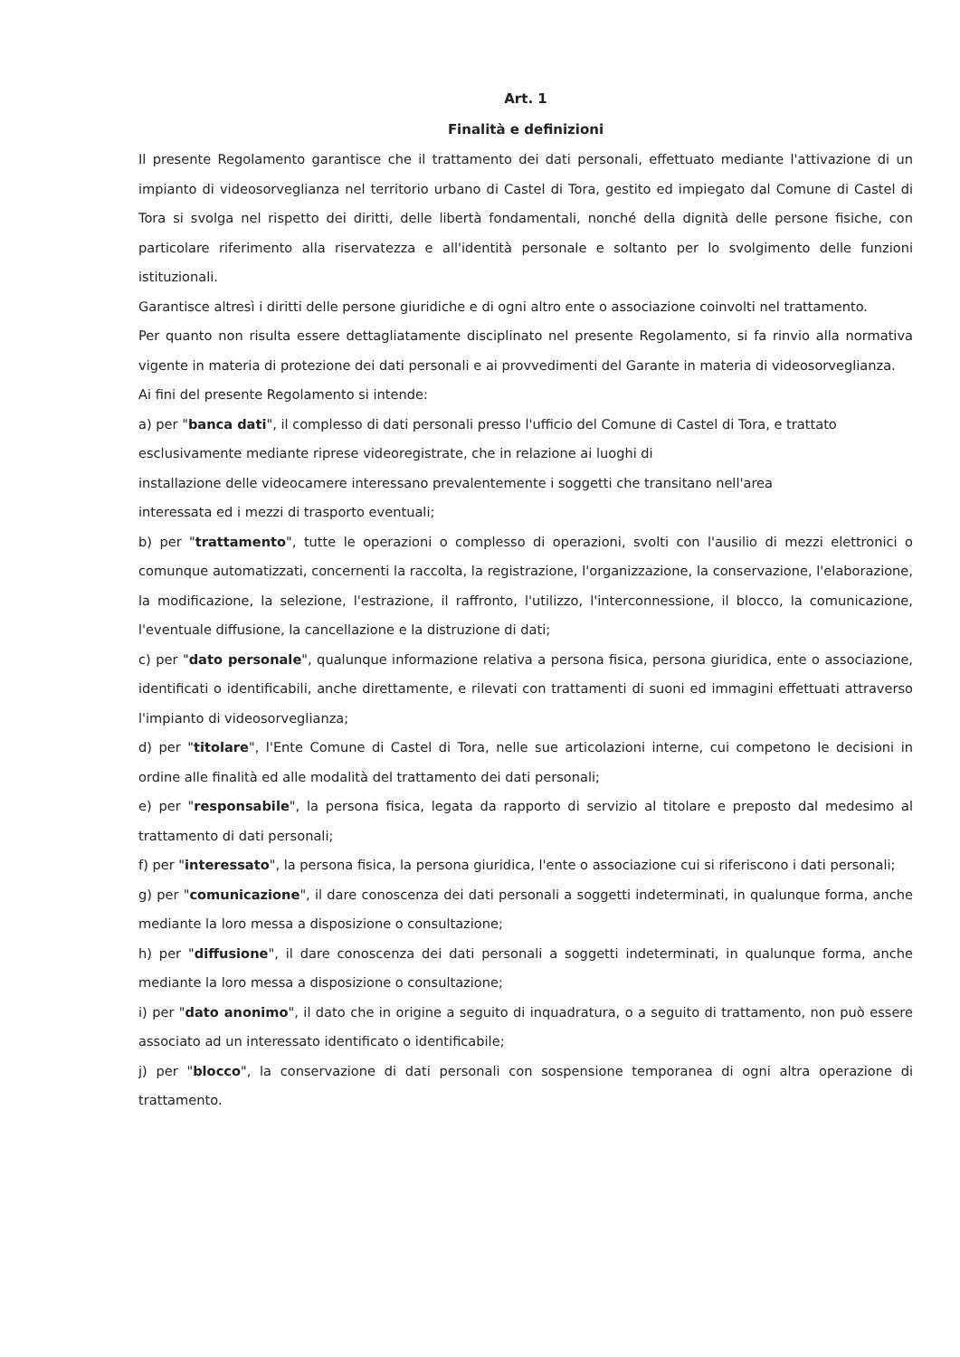Art. 1
Finalità e definizioni
Il presente Regolamento garantisce che il trattamento dei dati personali, effettuato mediante l'attivazione di un impianto di videosorveglianza nel territorio urbano di Castel di Tora, gestito ed impiegato dal Comune di Castel di Tora si svolga nel rispetto dei diritti, delle libertà fondamentali, nonché della dignità delle persone fisiche, con particolare riferimento alla riservatezza e all'identità personale e soltanto per lo svolgimento delle funzioni istituzionali.
Garantisce altresì i diritti delle persone giuridiche e di ogni altro ente o associazione coinvolti nel trattamento.
Per quanto non risulta essere dettagliatamente disciplinato nel presente Regolamento, si fa rinvio alla normativa vigente in materia di protezione dei dati personali e ai provvedimenti del Garante in materia di videosorveglianza.
Ai fini del presente Regolamento si intende:
a) per "banca dati", il complesso di dati personali presso l'ufficio del Comune di Castel di Tora, e trattato
esclusivamente mediante riprese videoregistrate, che in relazione ai luoghi di
installazione delle videocamere interessano prevalentemente i soggetti che transitano nell'area
interessata ed i mezzi di trasporto eventuali;
b) per "trattamento", tutte le operazioni o complesso di operazioni, svolti con l'ausilio di mezzi elettronici o comunque automatizzati, concernenti la raccolta, la registrazione, l'organizzazione, la conservazione, l'elaborazione, la modificazione, la selezione, l'estrazione, il raffronto, l'utilizzo, l'interconnessione, il blocco, la comunicazione, l'eventuale diffusione, la cancellazione e la distruzione di dati;
c) per "dato personale", qualunque informazione relativa a persona fisica, persona giuridica, ente o associazione, identificati o identificabili, anche direttamente, e rilevati con trattamenti di suoni ed immagini effettuati attraverso l'impianto di videosorveglianza;
d) per "titolare", l'Ente Comune di Castel di Tora, nelle sue articolazioni interne, cui competono le decisioni in ordine alle finalità ed alle modalità del trattamento dei dati personali;
e) per "responsabile", la persona fisica, legata da rapporto di servizio al titolare e preposto dal medesimo al trattamento di dati personali;
f) per "interessato", la persona fisica, la persona giuridica, l'ente o associazione cui si riferiscono i dati personali;
g) per "comunicazione", il dare conoscenza dei dati personali a soggetti indeterminati, in qualunque forma, anche mediante la loro messa a disposizione o consultazione;
h) per "diffusione", il dare conoscenza dei dati personali a soggetti indeterminati, in qualunque forma, anche mediante la loro messa a disposizione o consultazione;
i) per "dato anonimo", il dato che in origine a seguito di inquadratura, o a seguito di trattamento, non può essere associato ad un interessato identificato o identificabile;
j) per "blocco", la conservazione di dati personali con sospensione temporanea di ogni altra operazione di trattamento.